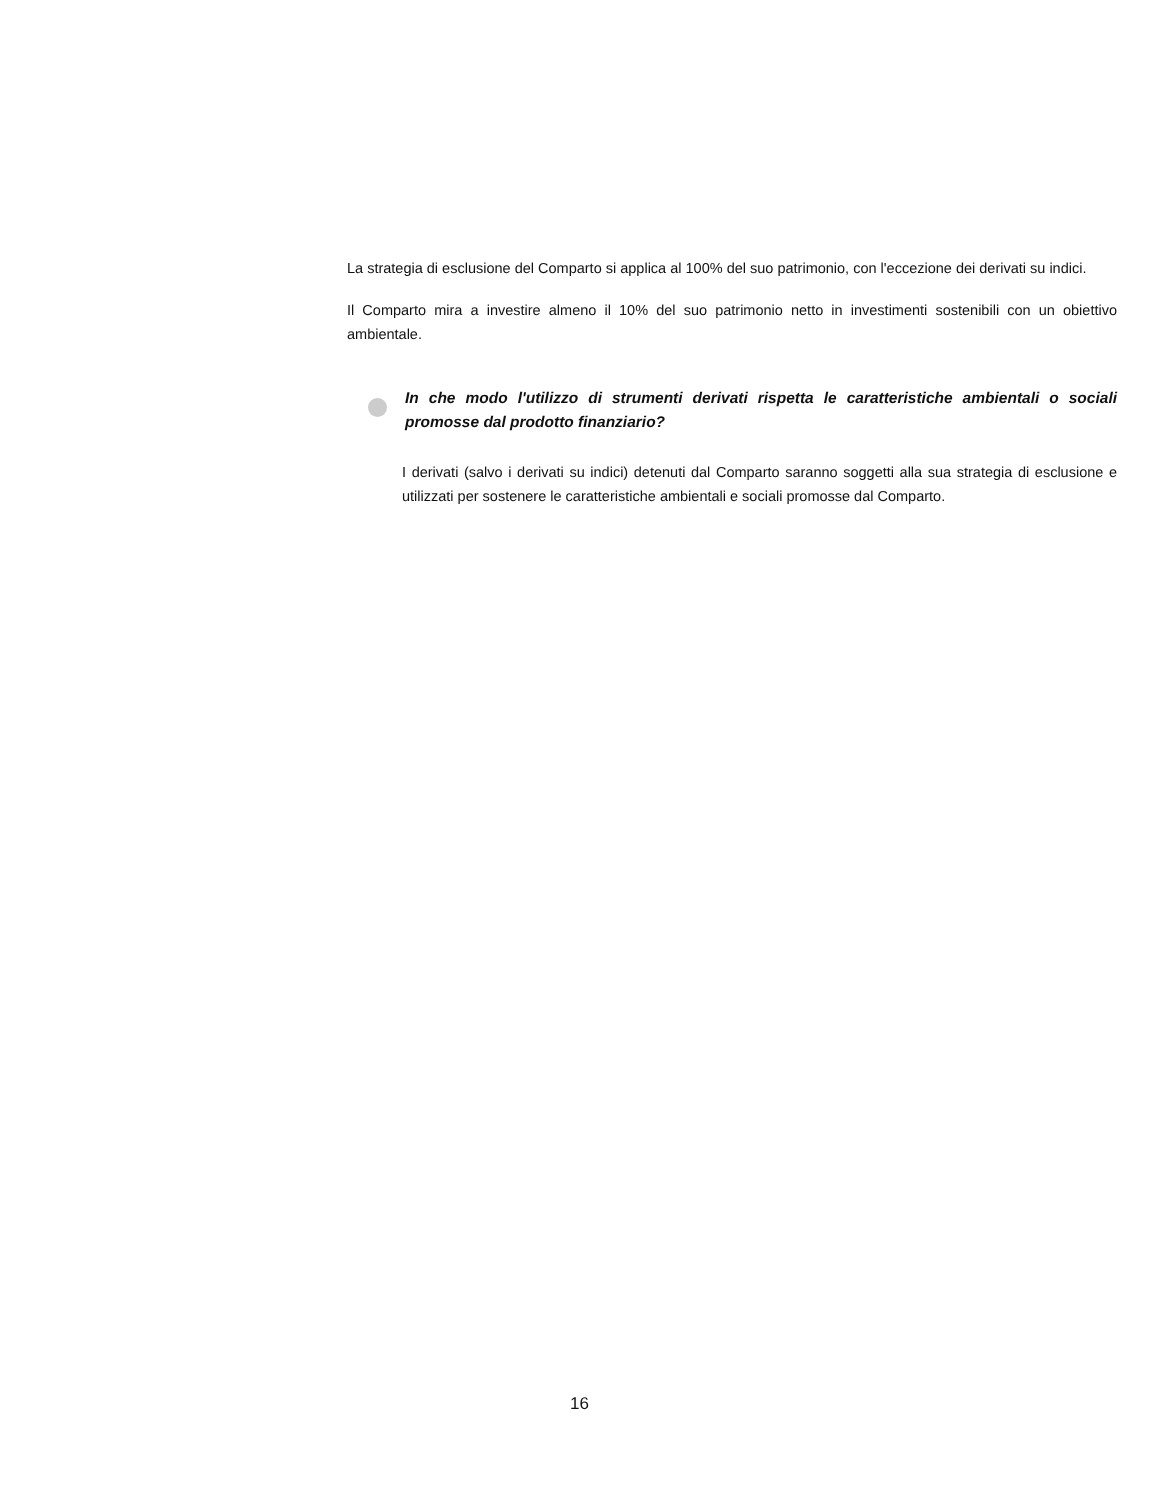La strategia di esclusione del Comparto si applica al 100% del suo patrimonio, con l'eccezione dei derivati su indici.
Il Comparto mira a investire almeno il 10% del suo patrimonio netto in investimenti sostenibili con un obiettivo ambientale.
In che modo l'utilizzo di strumenti derivati rispetta le caratteristiche ambientali o sociali promosse dal prodotto finanziario?
I derivati (salvo i derivati su indici) detenuti dal Comparto saranno soggetti alla sua strategia di esclusione e utilizzati per sostenere le caratteristiche ambientali e sociali promosse dal Comparto.
16